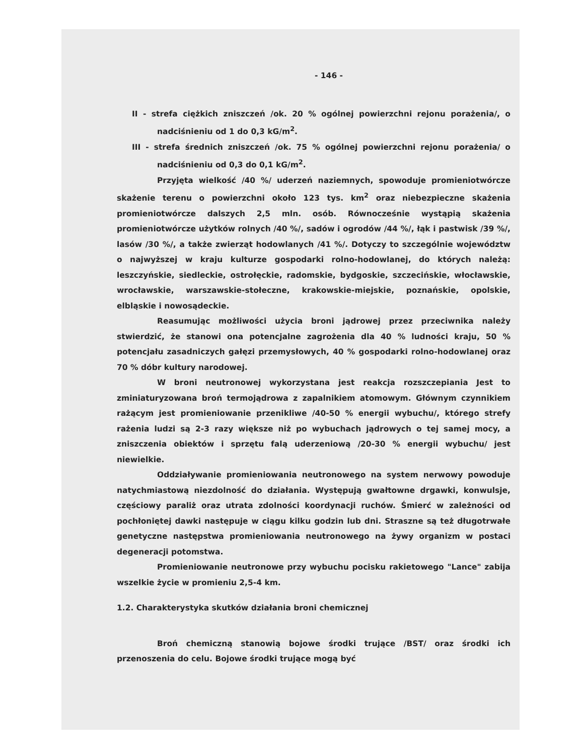- 146 -
II - strefa ciężkich zniszczeń /ok. 20 % ogólnej powierzchni rejonu porażenia/, o nadciśnieniu od 1 do 0,3 kG/m<sup>2</sup>.
III - strefa średnich zniszczeń /ok. 75 % ogólnej powierzchni rejonu porażenia/ o nadciśnieniu od 0,3 do 0,1 kG/m<sup>2</sup>.
Przyjęta wielkość /40 %/ uderzeń naziemnych, spowoduje promieniotwórcze skażenie terenu o powierzchni około 123 tys. km<sup>2</sup> oraz niebezpieczne skażenia promieniotwórcze dalszych 2,5 mln. osób. Równocześnie wystąpią skażenia promieniotwórcze użytków rolnych /40 %/, sadów i ogrodów /44 %/, łąk i pastwisk /39 %/, lasów /30 %/, a także zwierząt hodowlanych /41 %/. Dotyczy to szczególnie województw o najwyższej w kraju kulturze gospodarki rolno-hodowlanej, do których należą: leszczyńskie, siedleckie, ostrołęckie, radomskie, bydgoskie, szczecińskie, włocławskie, wrocławskie, warszawskie-stołeczne, krakowskie-miejskie, poznańskie, opolskie, elbląskie i nowosądeckie.
Reasumując możliwości użycia broni jądrowej przez przeciwnika należy stwierdzić, że stanowi ona potencjalne zagrożenia dla 40 % ludności kraju, 50 % potencjału zasadniczych gałęzi przemysłowych, 40 % gospodarki rolno-hodowlanej oraz 70 % dóbr kultury narodowej.
W broni neutronowej wykorzystana jest reakcja rozszczepiania Jest to zminiaturyzowana broń termojądrowa z zapalnikiem atomowym. Głównym czynnikiem rażącym jest promieniowanie przenikliwe /40-50 % energii wybuchu/, którego strefy rażenia ludzi są 2-3 razy większe niż po wybuchach jądrowych o tej samej mocy, a zniszczenia obiektów i sprzętu falą uderzeniową /20-30 % energii wybuchu/ jest niewielkie.
Oddziaływanie promieniowania neutronowego na system nerwowy powoduje natychmiastową niezdolność do działania. Występują gwałtowne drgawki, konwulsje, częściowy paraliż oraz utrata zdolności koordynacji ruchów. Śmierć w zależności od pochłoniętej dawki następuje w ciągu kilku godzin lub dni. Straszne są też długotrwałe genetyczne następstwa promieniowania neutronowego na żywy organizm w postaci degeneracji potomstwa.
Promieniowanie neutronowe przy wybuchu pocisku rakietowego "Lance" zabija wszelkie życie w promieniu 2,5-4 km.
1.2. Charakterystyka skutków działania broni chemicznej
Broń chemiczną stanowią bojowe środki trujące /BST/ oraz środki ich przenoszenia do celu. Bojowe środki trujące mogą być